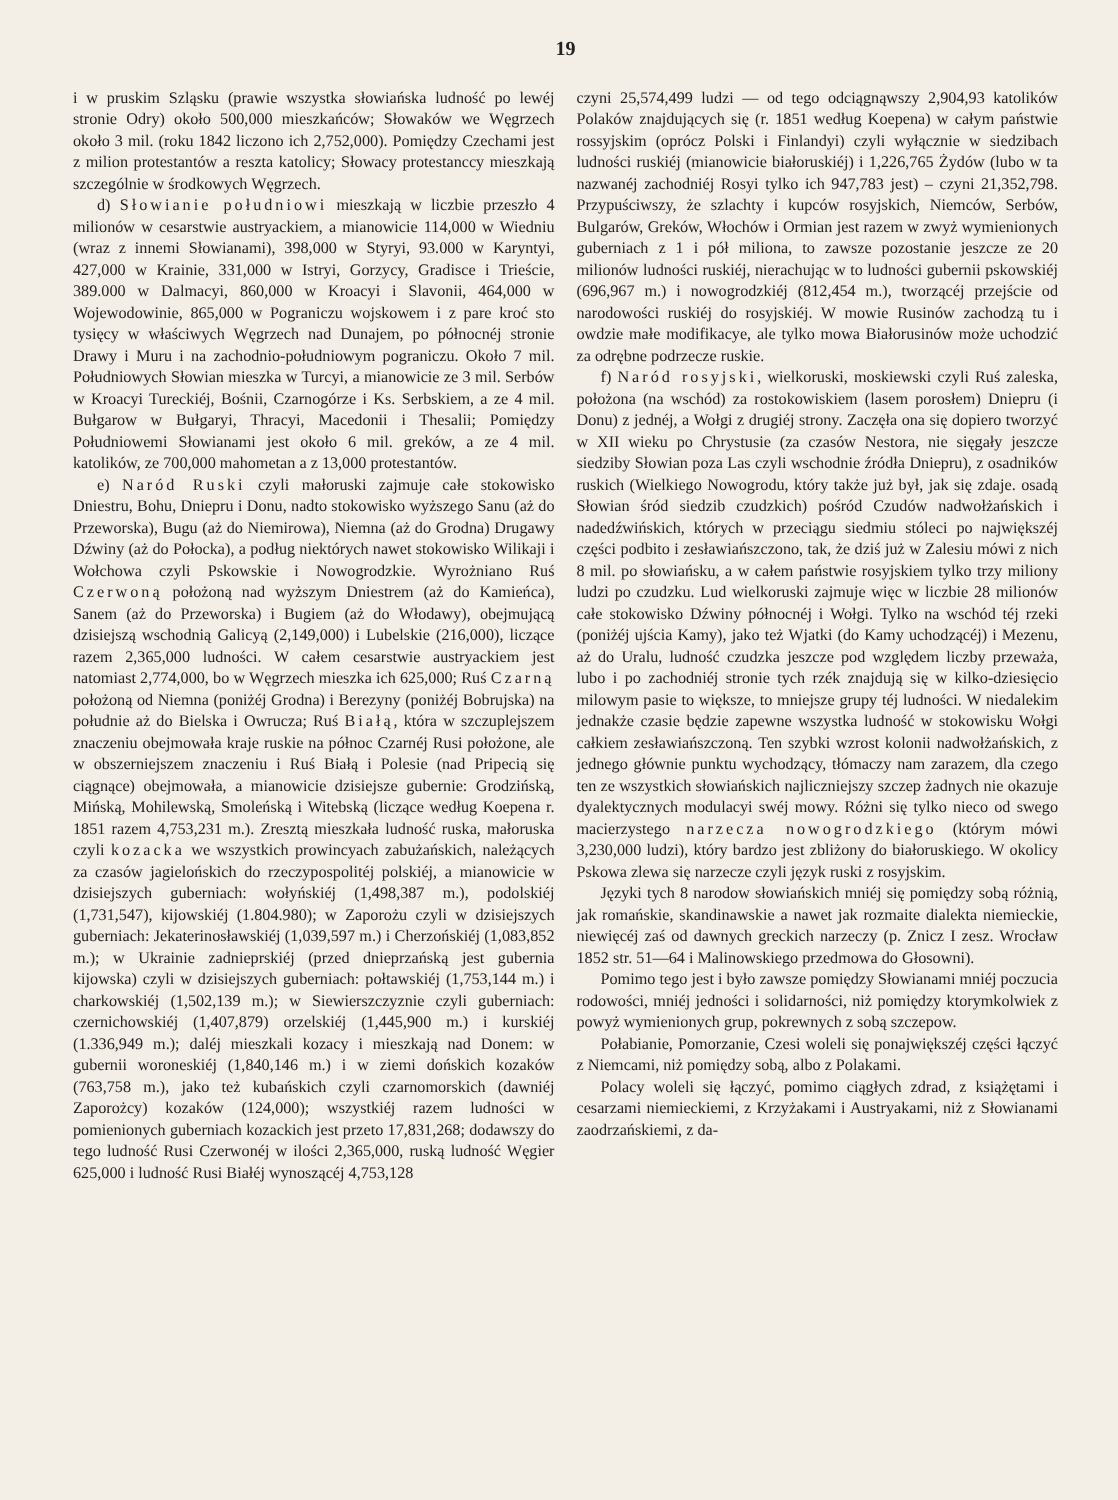19
i w pruskim Szląsku (prawie wszystka słowiańska ludność po lewéj stronie Odry) około 500,000 mieszkańców; Słowaków we Węgrzech około 3 mil. (roku 1842 liczono ich 2,752,000). Pomiędzy Czechami jest z milion protestantów a reszta katolicy; Słowacy protestanccy mieszkają szczególnie w środkowych Węgrzech.
d) Słowianie południowi mieszkają w liczbie przeszło 4 milionów w cesarstwie austryackiem, a mianowicie 114,000 w Wiedniu (wraz z innemi Słowianami), 398,000 w Styryi, 93.000 w Karyntyi, 427,000 w Krainie, 331,000 w Istryi, Gorzycy, Gradisce i Trieście, 389.000 w Dalmacyi, 860,000 w Kroacyi i Slavonii, 464,000 w Wojewodowinie, 865,000 w Pograniczu wojskowem i z pare kroć sto tysięcy w właściwych Węgrzech nad Dunajem, po północnéj stronie Drawy i Muru i na zachodnio-południowym pograniczu. Około 7 mil. Południowych Słowian mieszka w Turcyi, a mianowicie ze 3 mil. Serbów w Kroacyi Tureckiéj, Bośnii, Czarnogórze i Ks. Serbskiem, a ze 4 mil. Bułgarow w Bułgaryi, Thracyi, Macedonii i Thesalii; Pomiędzy Południowemi Słowianami jest około 6 mil. greków, a ze 4 mil. katolików, ze 700,000 mahometan a z 13,000 protestantów.
e) Naród Ruski czyli małoruski zajmuje całe stokowisko Dniestru, Bohu, Dniepru i Donu, nadto stokowisko wyższego Sanu (aż do Przeworska), Bugu (aż do Niemirowa), Niemna (aż do Grodna) Drugawy Dźwiny (aż do Połocka), a podług niektórych nawet stokowisko Wilikaji i Wołchowa czyli Pskowskie i Nowogrodzkie. Wyrożniano Ruś Czerwoną położoną nad wyższym Dniestrem (aż do Kamieńca), Sanem (aż do Przeworska) i Bugiem (aż do Włodawy), obejmującą dzisiejszą wschodnią Galicyą (2,149,000) i Lubelskie (216,000), liczące razem 2,365,000 ludności. W całem cesarstwie austryackiem jest natomiast 2,774,000, bo w Węgrzech mieszka ich 625,000; Ruś Czarną położoną od Niemna (poniżéj Grodna) i Berezyny (poniżéj Bobrujska) na południe aż do Bielska i Owrucza; Ruś Białą, która w szczuplejszem znaczeniu obejmowała kraje ruskie na północ Czarnéj Rusi położone, ale w obszerniejszem znaczeniu i Ruś Białą i Polesie (nad Pripecią się ciągnące) obejmowała, a mianowicie dzisiejsze gubernie: Grodzińską, Mińską, Mohilewską, Smoleńską i Witebską (liczące według Koepena r. 1851 razem 4,753,231 m.). Zresztą mieszkała ludność ruska, małoruska czyli kozacka we wszystkich prowincyach zabużańskich, należących za czasów jagielońskich do rzeczypospolitéj polskiéj, a mianowicie w dzisiejszych guberniach: wołyńskiéj (1,498,387 m.), podolskiéj (1,731,547), kijowskiéj (1.804.980); w Zaporożu czyli w dzisiejszych guberniach: Jekaterinosławskiéj (1,039,597 m.) i Cherzońskiéj (1,083,852 m.); w Ukrainie zadnieprskiéj (przed dnieprzańską jest gubernia kijowska) czyli w dzisiejszych guberniach: połtawskiéj (1,753,144 m.) i charkowskiéj (1,502,139 m.); w Siewierszczyznie czyli guberniach: czernichowskiéj (1,407,879) orzelskiéj (1,445,900 m.) i kurskiéj (1.336,949 m.); daléj mieszkali kozacy i mieszkają nad Donem: w gubernii woroneskiéj (1,840,146 m.) i w ziemi dońskich kozaków (763,758 m.), jako też kubańskich czyli czarnomorskich (dawniéj Zaporożcy) kozaków (124,000); wszystkiéj razem ludności w pomienionych guberniach kozackich jest przeto 17,831,268; dodawszy do tego ludność Rusi Czerwonéj w ilości 2,365,000, ruską ludność Węgier 625,000 i ludność Rusi Białéj wynoszącéj 4,753,128
czyni 25,574,499 ludzi — od tego odciągnąwszy 2,904,93 katolików Polaków znajdujących się (r. 1851 według Koepena) w całym państwie rossyjskim (oprócz Polski i Finlandyi) czyli wyłącznie w siedzibach ludności ruskiéj (mianowicie białoruskiéj) i 1,226,765 Żydów (lubo w ta nazwanéj zachodniéj Rosyi tylko ich 947,783 jest) – czyni 21,352,798. Przypuściwszy, że szlachty i kupców rosyjskich, Niemców, Serbów, Bulgarów, Greków, Włochów i Ormian jest razem w zwyż wymienionych guberniach z 1 i pół miliona, to zawsze pozostanie jeszcze ze 20 milionów ludności ruskiéj, nierachując w to ludności gubernii pskowskiéj (696,967 m.) i nowogrodzkiéj (812,454 m.), tworzącéj przejście od narodowości ruskiéj do rosyjskiéj. W mowie Rusinów zachodzą tu i owdzie małe modifikacye, ale tylko mowa Białorusinów może uchodzić za odrębne podrzecze ruskie.
f) Naród rosyjski, wielkoruski, moskiewski czyli Ruś zaleska, położona (na wschód) za rostokowiskiem (lasem porosłem) Dniepru (i Donu) z jednéj, a Wołgi z drugiéj strony. Zaczęła ona się dopiero tworzyć w XII wieku po Chrystusie (za czasów Nestora, nie sięgały jeszcze siedziby Słowian poza Las czyli wschodnie źródła Dniepru), z osadników ruskich (Wielkiego Nowogrodu, który także już był, jak się zdaje. osadą Słowian śród siedzib czudzkich) pośród Czudów nadwołżańskich i nadedźwińskich, których w przeciągu siedmiu stóleci po największéj części podbito i zesławiańszczono, tak, że dziś już w Zalesiu mówi z nich 8 mil. po słowiańsku, a w całem państwie rosyjskiem tylko trzy miliony ludzi po czudzku. Lud wielkoruski zajmuje więc w liczbie 28 milionów całe stokowisko Dźwiny północnéj i Wołgi. Tylko na wschód téj rzeki (poniżéj ujścia Kamy), jako też Wjatki (do Kamy uchodzącéj) i Mezenu, aż do Uralu, ludność czudzka jeszcze pod względem liczby przeważa, lubo i po zachodniéj stronie tych rzék znajdują się w kilko-dziesięcio milowym pasie to większe, to mniejsze grupy téj ludności. W niedalekim jednakże czasie będzie zapewne wszystka ludność w stokowisku Wołgi całkiem zesławiańszczoną. Ten szybki wzrost kolonii nadwołżańskich, z jednego głównie punktu wychodzący, tłómaczy nam zarazem, dla czego ten ze wszystkich słowiańskich najliczniejszy szczep żadnych nie okazuje dyalektycznych modulacyi swéj mowy. Różni się tylko nieco od swego macierzystego narzecza nowogrodzkiego (którym mówi 3,230,000 ludzi), który bardzo jest zbliżony do białoruskiego. W okolicy Pskowa zlewa się narzecze czyli język ruski z rosyjskim.
Języki tych 8 narodow słowiańskich mniéj się pomiędzy sobą różnią, jak romańskie, skandinawskie a nawet jak rozmaite dialekta niemieckie, niewięcéj zaś od dawnych greckich narzeczy (p. Znicz I zesz. Wrocław 1852 str. 51—64 i Malinowskiego przedmowa do Głosowni).
Pomimo tego jest i było zawsze pomiędzy Słowianami mniéj poczucia rodowości, mniéj jedności i solidarności, niż pomiędzy ktorymkolwiek z powyż wymienionych grup, pokrewnych z sobą szczepow.
Połabianie, Pomorzanie, Czesi woleli się ponajwiększéj części łączyć z Niemcami, niż pomiędzy sobą, albo z Polakami.
Polacy woleli się łączyć, pomimo ciągłych zdrad, z książętami i cesarzami niemieckiemi, z Krzyżakami i Austryakami, niż z Słowianami zaodrzańskiemi, z da-